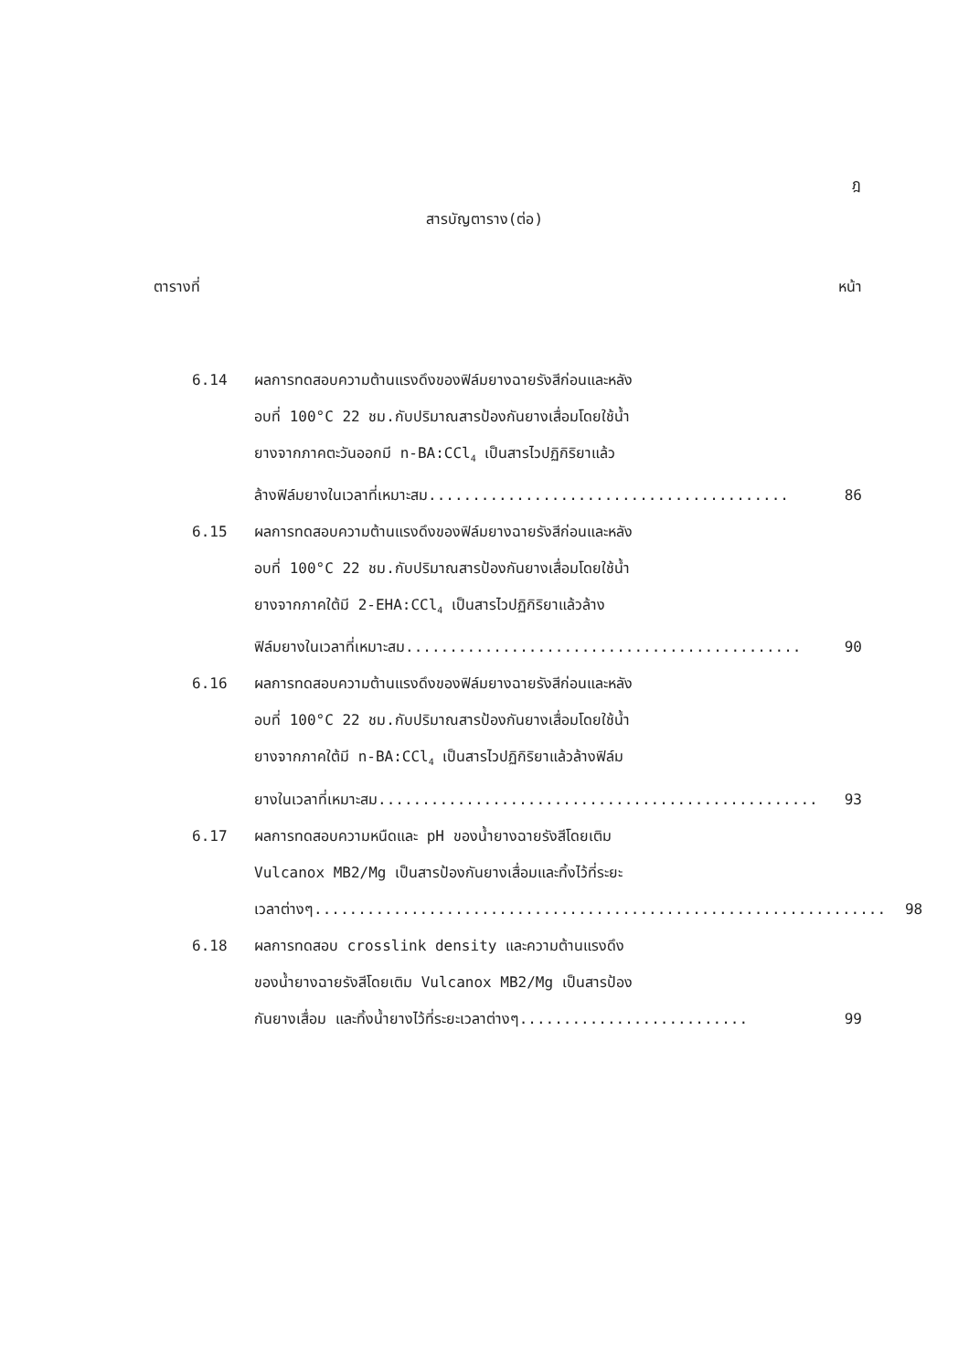ฎ
สารบัญตาราง(ต่อ)
ตารางที่ หน้า
6.14 ผลการทดสอบความต้านแรงดึงของฟิล์มยางฉายรังสีก่อนและหลัง
อบที่ 100°C 22 ชม.กับปริมาณสารป้องกันยางเสื่อมโดยใช้น้ำ
ยางจากภาคตะวันออกมี n-BA:CCl<sub>4</sub> เป็นสารไวปฏิกิริยาแล้ว
ล้างฟิล์มยางในเวลาที่เหมาะสม......................................... 86
6.15 ผลการทดสอบความต้านแรงดึงของฟิล์มยางฉายรังสีก่อนและหลัง
อบที่ 100°C 22 ชม.กับปริมาณสารป้องกันยางเสื่อมโดยใช้น้ำ
ยางจากภาคใต้มี 2-EHA:CCl<sub>4</sub> เป็นสารไวปฏิกิริยาแล้วล้าง
ฟิล์มยางในเวลาที่เหมาะสม............................................. 90
6.16 ผลการทดสอบความต้านแรงดึงของฟิล์มยางฉายรังสีก่อนและหลัง
อบที่ 100°C 22 ชม.กับปริมาณสารป้องกันยางเสื่อมโดยใช้น้ำ
ยางจากภาคใต้มี n-BA:CCl<sub>4</sub> เป็นสารไวปฏิกิริยาแล้วล้างฟิล์ม
ยางในเวลาที่เหมาะสม.................................................. 93
6.17 ผลการทดสอบความหนืดและ pH ของน้ำยางฉายรังสีโดยเติม
Vulcanox MB2/Mg เป็นสารป้องกันยางเสื่อมและทิ้งไว้ที่ระยะ
เวลาต่างๆ................................................................. 98
6.18 ผลการทดสอบ crosslink density และความต้านแรงดึง
ของน้ำยางฉายรังสีโดยเติม Vulcanox MB2/Mg เป็นสารป้อง
กันยางเสื่อม และทิ้งน้ำยางไว้ที่ระยะเวลาต่างๆ.......................... 99